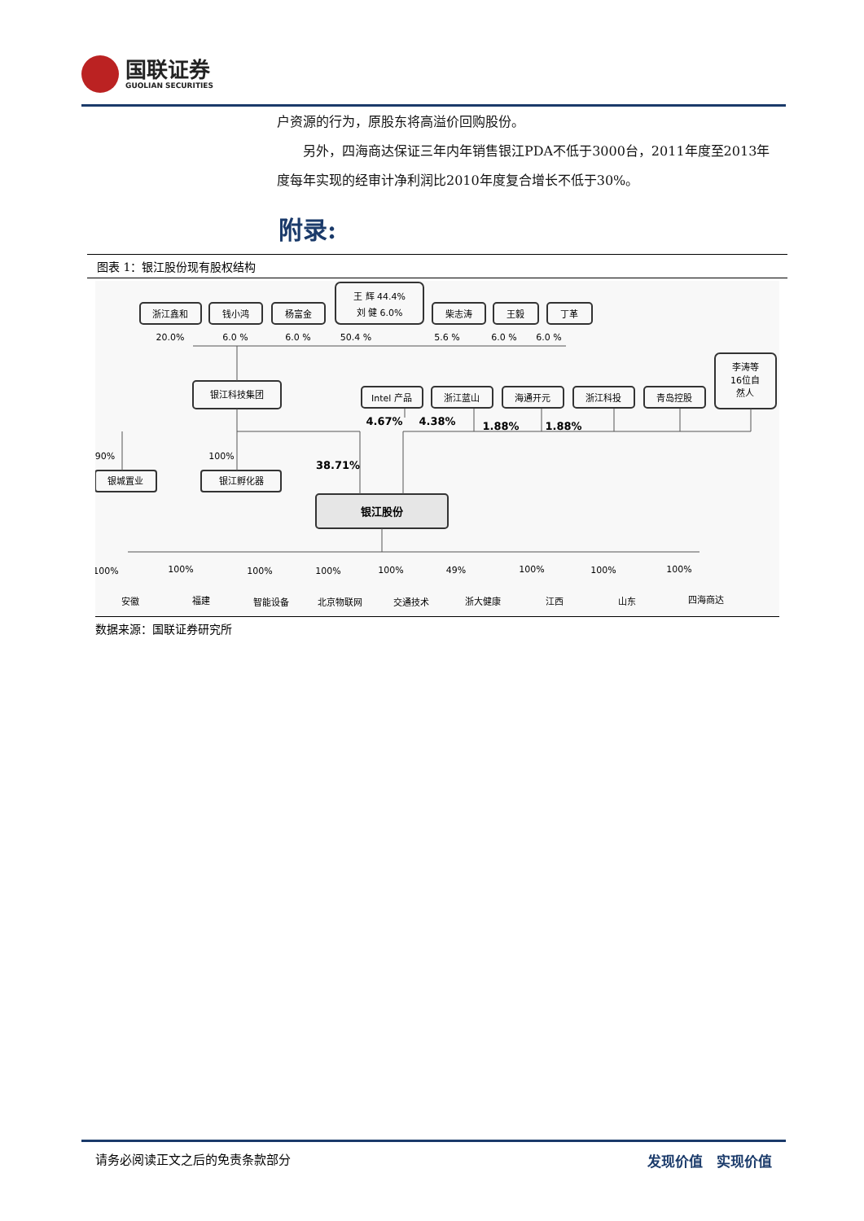国联证券
GUOLIAN SECURITIES
户资源的行为，原股东将高溢价回购股份。
另外，四海商达保证三年内年销售银江PDA不低于3000台，2011年度至2013年度每年实现的经审计净利润比2010年度复合增长不低于30%。
附录:
图表 1：银江股份现有股权结构
浙江鑫和
钱小鸿
杨富金
王 辉 44.4%
刘 健 6.0%
柴志涛
王毅
丁革
20.0%
6.0 %
6.0 %
50.4 %
5.6 %
6.0 %
6.0 %
银江科技集团
Intel 产品
浙江蓝山
海通开元
浙江科投
青岛控股
李涛等
16位自
然人
4.67%
4.38%
1.88%
1.88%
90%
100%
38.71%
银城置业
银江孵化器
银江股份
100%
100%
100%
100%
100%
49%
100%
100%
100%
安徽
福建
智能设备
北京物联网
交通技术
浙大健康
江西
山东
四海商达
数据来源：国联证券研究所
请务必阅读正文之后的免责条款部分 发现价值　实现价值